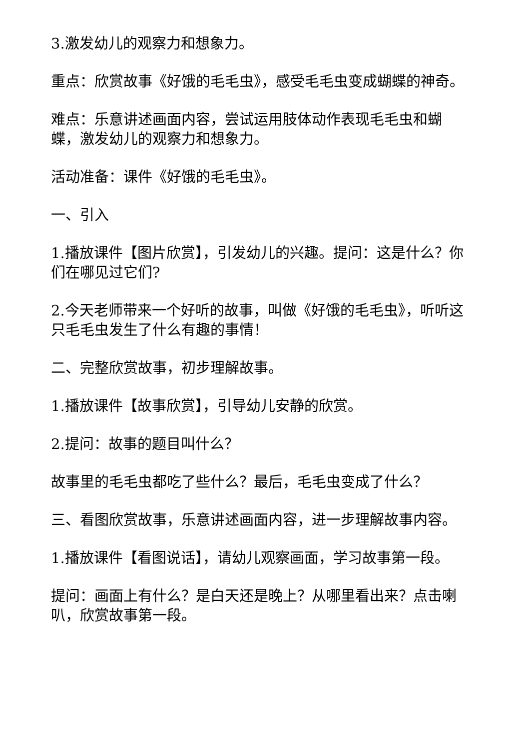3.激发幼儿的观察力和想象力。
重点：欣赏故事《好饿的毛毛虫》，感受毛毛虫变成蝴蝶的神奇。
难点：乐意讲述画面内容，尝试运用肢体动作表现毛毛虫和蝴蝶，激发幼儿的观察力和想象力。
活动准备：课件《好饿的毛毛虫》。
一、引入
1.播放课件【图片欣赏】，引发幼儿的兴趣。提问：这是什么？你们在哪见过它们?
2.今天老师带来一个好听的故事，叫做《好饿的毛毛虫》，听听这只毛毛虫发生了什么有趣的事情！
二、完整欣赏故事，初步理解故事。
1.播放课件【故事欣赏】，引导幼儿安静的欣赏。
2.提问：故事的题目叫什么？
故事里的毛毛虫都吃了些什么？最后，毛毛虫变成了什么？
三、看图欣赏故事，乐意讲述画面内容，进一步理解故事内容。
1.播放课件【看图说话】，请幼儿观察画面，学习故事第一段。
提问：画面上有什么？是白天还是晚上？从哪里看出来？点击喇叭，欣赏故事第一段。